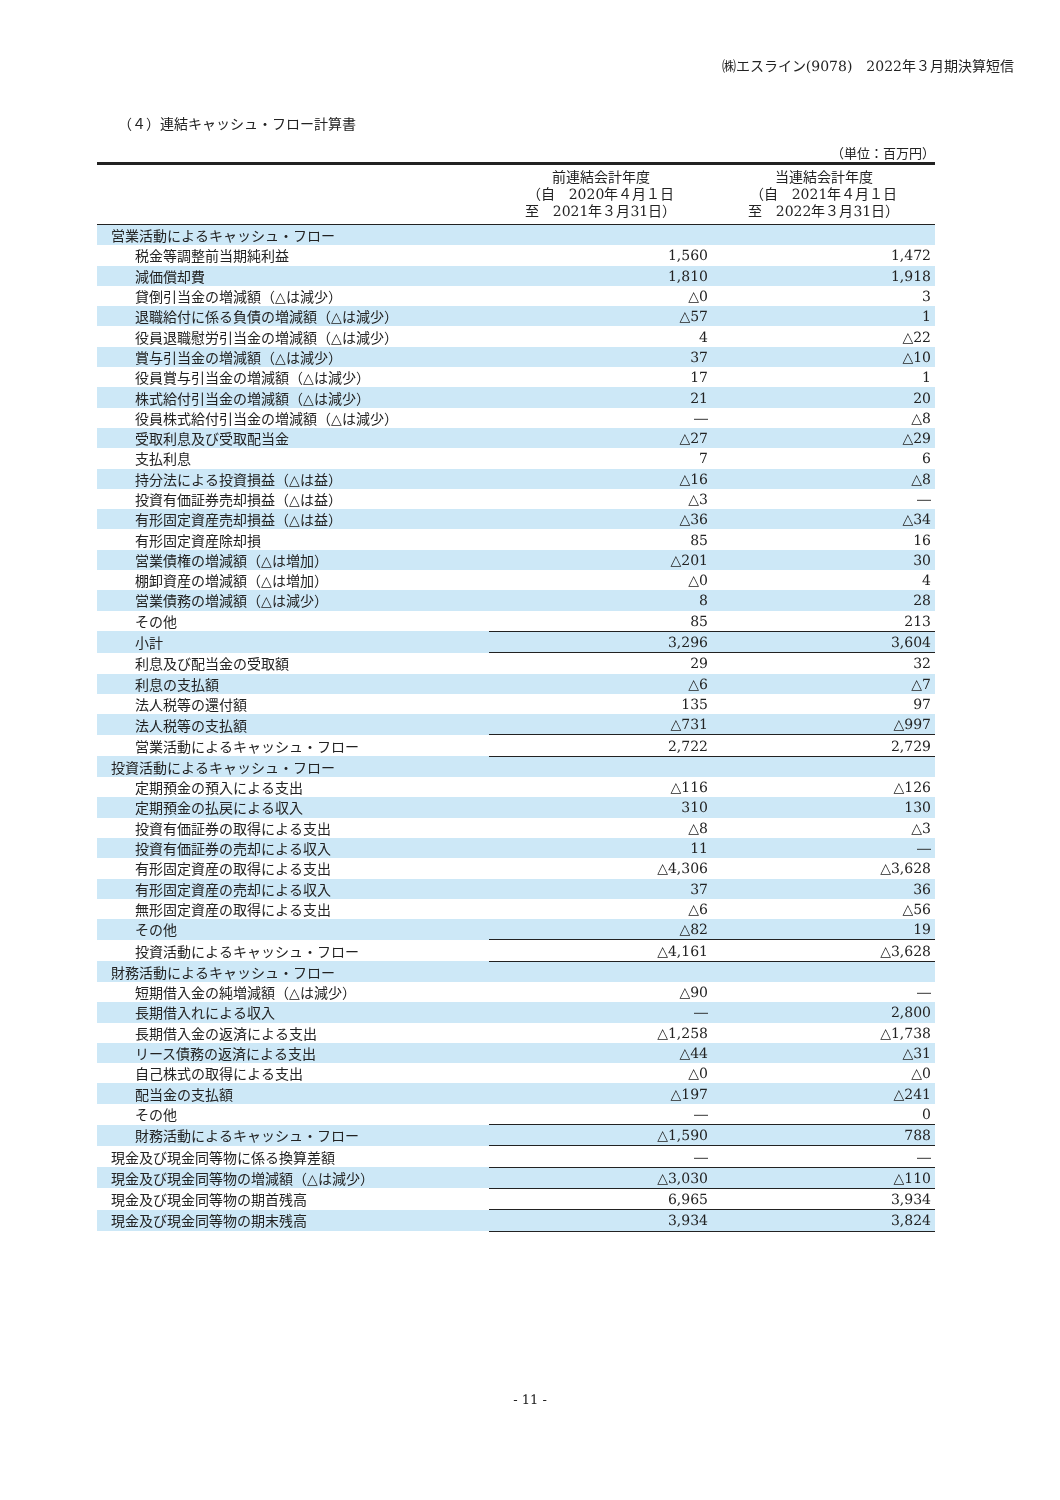㈱エスライン(9078)　2022年３月期決算短信
（４）連結キャッシュ・フロー計算書
（単位：百万円）
| | 前連結会計年度 （自 2020年４月１日 至 2021年３月31日） | 当連結会計年度 （自 2021年４月１日 至 2022年３月31日） |
| --- | --- | --- |
| 営業活動によるキャッシュ・フロー | | |
| 税金等調整前当期純利益 | 1,560 | 1,472 |
| 減価償却費 | 1,810 | 1,918 |
| 貸倒引当金の増減額（△は減少） | △0 | 3 |
| 退職給付に係る負債の増減額（△は減少） | △57 | 1 |
| 役員退職慰労引当金の増減額（△は減少） | 4 | △22 |
| 賞与引当金の増減額（△は減少） | 37 | △10 |
| 役員賞与引当金の増減額（△は減少） | 17 | 1 |
| 株式給付引当金の増減額（△は減少） | 21 | 20 |
| 役員株式給付引当金の増減額（△は減少） | ― | △8 |
| 受取利息及び受取配当金 | △27 | △29 |
| 支払利息 | 7 | 6 |
| 持分法による投資損益（△は益） | △16 | △8 |
| 投資有価証券売却損益（△は益） | △3 | ― |
| 有形固定資産売却損益（△は益） | △36 | △34 |
| 有形固定資産除却損 | 85 | 16 |
| 営業債権の増減額（△は増加） | △201 | 30 |
| 棚卸資産の増減額（△は増加） | △0 | 4 |
| 営業債務の増減額（△は減少） | 8 | 28 |
| その他 | 85 | 213 |
| 小計 | 3,296 | 3,604 |
| 利息及び配当金の受取額 | 29 | 32 |
| 利息の支払額 | △6 | △7 |
| 法人税等の還付額 | 135 | 97 |
| 法人税等の支払額 | △731 | △997 |
| 営業活動によるキャッシュ・フロー | 2,722 | 2,729 |
| 投資活動によるキャッシュ・フロー | | |
| 定期預金の預入による支出 | △116 | △126 |
| 定期預金の払戻による収入 | 310 | 130 |
| 投資有価証券の取得による支出 | △8 | △3 |
| 投資有価証券の売却による収入 | 11 | ― |
| 有形固定資産の取得による支出 | △4,306 | △3,628 |
| 有形固定資産の売却による収入 | 37 | 36 |
| 無形固定資産の取得による支出 | △6 | △56 |
| その他 | △82 | 19 |
| 投資活動によるキャッシュ・フロー | △4,161 | △3,628 |
| 財務活動によるキャッシュ・フロー | | |
| 短期借入金の純増減額（△は減少） | △90 | ― |
| 長期借入れによる収入 | ― | 2,800 |
| 長期借入金の返済による支出 | △1,258 | △1,738 |
| リース債務の返済による支出 | △44 | △31 |
| 自己株式の取得による支出 | △0 | △0 |
| 配当金の支払額 | △197 | △241 |
| その他 | ― | 0 |
| 財務活動によるキャッシュ・フロー | △1,590 | 788 |
| 現金及び現金同等物に係る換算差額 | ― | ― |
| 現金及び現金同等物の増減額（△は減少） | △3,030 | △110 |
| 現金及び現金同等物の期首残高 | 6,965 | 3,934 |
| 現金及び現金同等物の期末残高 | 3,934 | 3,824 |
- 11 -